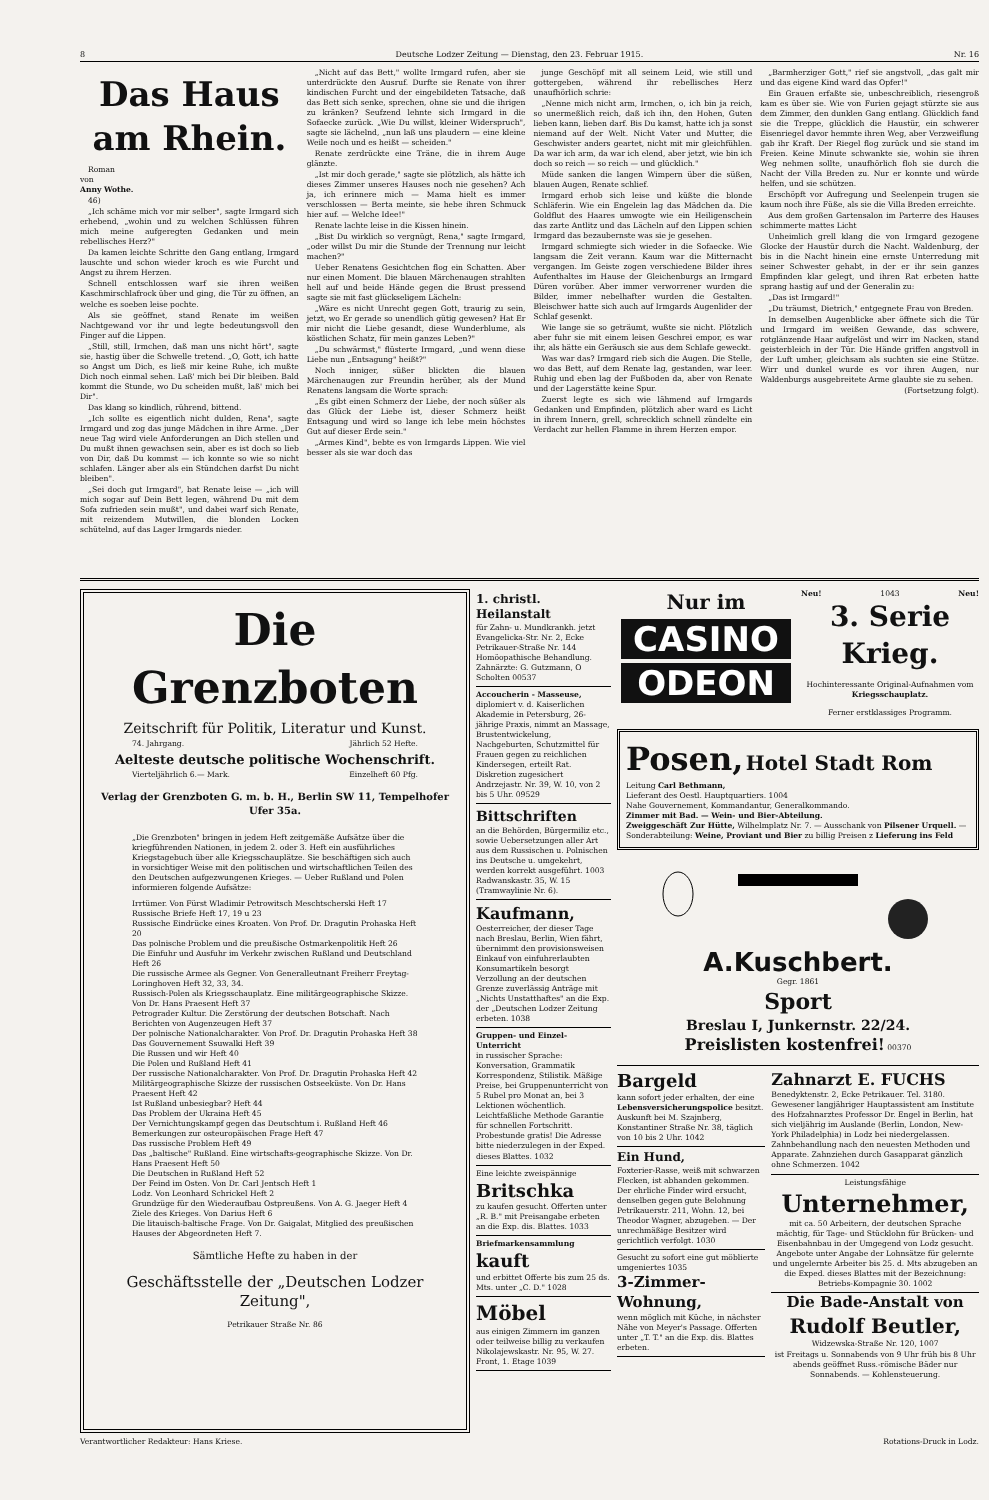8 Deutsche Lodzer Zeitung — Dienstag, den 23. Februar 1915. Nr. 16
Das Haus am Rhein.
Roman
von
Anny Wothe.
46)
„Ich schäme mich vor mir selber", sagte Irmgard sich erhebend, „wohin und zu welchen Schlüssen führen mich meine aufgeregten Gedanken und mein rebellisches Herz?"
Da kamen leichte Schritte den Gang entlang, Irmgard lauschte und schon wieder kroch es wie Furcht und Angst zu ihrem Herzen.
Schnell entschlossen warf sie ihren weißen Kaschmirschlafrock über und ging, die Tür zu öffnen, an welche es soeben leise pochte.
Als sie geöffnet, stand Renate im weißen Nachtgewand vor ihr und legte bedeutungsvoll den Finger auf die Lippen.
„Still, still, Irmchen, daß man uns nicht hört", sagte sie, hastig über die Schwelle tretend. „O, Gott, ich hatte so Angst um Dich, es ließ mir keine Ruhe, ich mußte Dich noch einmal sehen. Laß' mich bei Dir bleiben. Bald kommt die Stunde, wo Du scheiden mußt, laß' mich bei Dir".
Das klang so kindlich, rührend, bittend.
„Ich sollte es eigentlich nicht dulden, Rena", sagte Irmgard und zog das junge Mädchen in ihre Arme. „Der neue Tag wird viele Anforderungen an Dich stellen und Du mußt ihnen gewachsen sein, aber es ist doch so lieb von Dir, daß Du kommst — ich konnte so wie so nicht schlafen. Länger aber als ein Stündchen darfst Du nicht bleiben".
„Sei doch gut Irmgard", bat Renate leise — „ich will mich sogar auf Dein Bett legen, während Du mit dem Sofa zufrieden sein mußt", und dabei warf sich Renate, mit reizendem Mutwillen, die blonden Locken schütelnd, auf das Lager Irmgards nieder.
„Nicht auf das Bett," wollte Irmgard rufen, aber sie unterdrückte den Ausruf. Durfte sie Renate von ihrer kindischen Furcht und der eingebildeten Tatsache, daß das Bett sich senke, sprechen, ohne sie und die ihrigen zu kränken? Seufzend lehnte sich Irmgard in die Sofaecke zurück. „Wie Du willst, kleiner Widerspruch", sagte sie lächelnd, „nun laß uns plaudern — eine kleine Weile noch und es heißt — scheiden."
Renate zerdrückte eine Träne, die in ihrem Auge glänzte.
„Ist mir doch gerade," sagte sie plötzlich, als hätte ich dieses Zimmer unseres Hauses noch nie gesehen? Ach ja, ich erinnere mich — Mama hielt es immer verschlossen — Berta meinte, sie hebe ihren Schmuck hier auf. — Welche Idee!"
Renate lachte leise in die Kissen hinein.
„Bist Du wirklich so vergnügt, Rena," sagte Irmgard, „oder willst Du mir die Stunde der Trennung nur leicht machen?"
Ueber Renatens Gesichtchen flog ein Schatten. Aber nur einen Moment. Die blauen Märchenaugen strahlten hell auf und beide Hände gegen die Brust pressend sagte sie mit fast glückseligem Lächeln:
„Wäre es nicht Unrecht gegen Gott, traurig zu sein, jetzt, wo Er gerade so unendlich gütig gewesen? Hat Er mir nicht die Liebe gesandt, diese Wunderblume, als köstlichen Schatz, für mein ganzes Leben?"
„Du schwärmst," flüsterte Irmgard, „und wenn diese Liebe nun „Entsagung" heißt?"
Noch inniger, süßer blickten die blauen Märchenaugen zur Freundin herüber, als der Mund Renatens langsam die Worte sprach:
„Es gibt einen Schmerz der Liebe, der noch süßer als das Glück der Liebe ist, dieser Schmerz heißt Entsagung und wird so lange ich lebe mein höchstes Gut auf dieser Erde sein."
„Armes Kind", bebte es von Irmgards Lippen. Wie viel besser als sie war doch das
junge Geschöpf mit all seinem Leid, wie still und gottergeben, während ihr rebellisches Herz unaufhörlich schrie:
„Nenne mich nicht arm, Irmchen, o, ich bin ja reich, so unermeßlich reich, daß ich ihn, den Hohen, Guten lieben kann, lieben darf. Bis Du kamst, hatte ich ja sonst niemand auf der Welt. Nicht Vater und Mutter, die Geschwister anders geartet, nicht mit mir gleichfühlen. Da war ich arm, da war ich elend, aber jetzt, wie bin ich doch so reich — so reich — und glücklich."
Müde sanken die langen Wimpern über die süßen, blauen Augen, Renate schlief.
Irmgard erhob sich leise und küßte die blonde Schläferin. Wie ein Engelein lag das Mädchen da. Die Goldflut des Haares umwogte wie ein Heiligenschein das zarte Antlitz und das Lächeln auf den Lippen schien Irmgard das bezaubernste was sie je gesehen.
Irmgard schmiegte sich wieder in die Sofaecke. Wie langsam die Zeit verann. Kaum war die Mitternacht vergangen. Im Geiste zogen verschiedene Bilder ihres Aufenthaltes im Hause der Gleichenburgs an Irmgard Düren vorüber. Aber immer verworrener wurden die Bilder, immer nebelhafter wurden die Gestalten. Bleischwer hatte sich auch auf Irmgards Augenlider der Schlaf gesenkt.
Wie lange sie so geträumt, wußte sie nicht. Plötzlich aber fuhr sie mit einem leisen Geschrei empor, es war ihr, als hätte ein Geräusch sie aus dem Schlafe geweckt.
Was war das? Irmgard rieb sich die Augen. Die Stelle, wo das Bett, auf dem Renate lag, gestanden, war leer. Ruhig und eben lag der Fußboden da, aber von Renate und der Lagerstätte keine Spur.
Zuerst legte es sich wie lähmend auf Irmgards Gedanken und Empfinden, plötzlich aber ward es Licht in ihrem Innern, grell, schrecklich schnell zündelte ein Verdacht zur hellen Flamme in ihrem Herzen empor.
„Barmherziger Gott," rief sie angstvoll, „das galt mir und das eigene Kind ward das Opfer!"
Ein Grauen erfaßte sie, unbeschreiblich, riesengroß kam es über sie. Wie von Furien gejagt stürzte sie aus dem Zimmer, den dunklen Gang entlang. Glücklich fand sie die Treppe, glücklich die Haustür, ein schwerer Eisenriegel davor hemmte ihren Weg, aber Verzweiflung gab ihr Kraft. Der Riegel flog zurück und sie stand im Freien. Keine Minute schwankte sie, wohin sie ihren Weg nehmen sollte, unaufhörlich floh sie durch die Nacht der Villa Breden zu. Nur er konnte und würde helfen, und sie schützen.
Erschöpft vor Aufregung und Seelenpein trugen sie kaum noch ihre Füße, als sie die Villa Breden erreichte.
Aus dem großen Gartensalon im Parterre des Hauses schimmerte mattes Licht
Unheimlich grell klang die von Irmgard gezogene Glocke der Haustür durch die Nacht. Waldenburg, der bis in die Nacht hinein eine ernste Unterredung mit seiner Schwester gehabt, in der er ihr sein ganzes Empfinden klar gelegt, und ihren Rat erbeten hatte sprang hastig auf und der Generalin zu:
„Das ist Irmgard!"
„Du träumst, Dietrich," entgegnete Frau von Breden.
In demselben Augenblicke aber öffnete sich die Tür und Irmgard im weißen Gewande, das schwere, rotglänzende Haar aufgelöst und wirr im Nacken, stand geisterbleich in der Tür. Die Hände griffen angstvoll in der Luft umher, gleichsam als suchten sie eine Stütze. Wirr und dunkel wurde es vor ihren Augen, nur Waldenburgs ausgebreitete Arme glaubte sie zu sehen.
(Fortsetzung folgt).
Die Grenzboten
Zeitschrift für Politik, Literatur und Kunst.
74. Jahrgang. Jährlich 52 Hefte.
Aelteste deutsche politische Wochenschrift.
Vierteljährlich 6.— Mark. Einzelheft 60 Pfg.
Verlag der Grenzboten G. m. b. H., Berlin SW 11, Tempelhofer Ufer 35a.
„Die Grenzboten" bringen in jedem Heft zeitgemäße Aufsätze über die kriegführenden Nationen, in jedem 2. oder 3. Heft ein ausführliches Kriegstagebuch über alle Kriegsschauplätze. Sie beschäftigen sich auch in vorsichtiger Weise mit den politischen und wirtschaftlichen Teilen des den Deutschen aufgezwungenen Krieges. — Ueber Rußland und Polen informieren folgende Aufsätze:
Irrtümer. Von Fürst Wladimir Petrowitsch Meschtscherski Heft 17
Russische Briefe Heft 17, 19 u 23
Russische Eindrücke eines Kroaten. Von Prof. Dr. Dragutin Prohaska Heft 20
Das polnische Problem und die preußische Ostmarkenpolitik Heft 26
Die Einfuhr und Ausfuhr im Verkehr zwischen Rußland und Deutschland Heft 26
Die russische Armee als Gegner. Von Generalleutnant Freiherr Freytag-Loringhoven Heft 32, 33, 34.
Russisch-Polen als Kriegsschauplatz. Eine militärgeographische Skizze. Von Dr. Hans Praesent Heft 37
Petrograder Kultur. Die Zerstörung der deutschen Botschaft. Nach Berichten von Augenzeugen Heft 37
Der polnische Nationalcharakter. Von Prof. Dr. Dragutin Prohaska Heft 38
Das Gouvernement Ssuwalki Heft 39
Die Russen und wir Heft 40
Die Polen und Rußland Heft 41
Der russische Nationalcharakter. Von Prof. Dr. Dragutin Prohaska Heft 42
Militärgeographische Skizze der russischen Ostseeküste. Von Dr. Hans Praesent Heft 42
Ist Rußland unbesiegbar? Heft 44
Das Problem der Ukraina Heft 45
Der Vernichtungskampf gegen das Deutschtum i. Rußland Heft 46
Bemerkungen zur osteuropäischen Frage Heft 47
Das russische Problem Heft 49
Das „baltische" Rußland. Eine wirtschafts-geographische Skizze. Von Dr. Hans Praesent Heft 50
Die Deutschen in Rußland Heft 52
Der Feind im Osten. Von Dr. Carl Jentsch Heft 1
Lodz. Von Leonhard Schrickel Heft 2
Grundzüge für den Wiederaufbau Ostpreußens. Von A. G. Jaeger Heft 4
Ziele des Krieges. Von Darius Heft 6
Die litauisch-baltische Frage. Von Dr. Gaigalat, Mitglied des preußischen Hauses der Abgeordneten Heft 7.
Sämtliche Hefte zu haben in der
Geschäftsstelle der „Deutschen Lodzer Zeitung",
Petrikauer Straße Nr. 86
1. christl. Heilanstalt
für Zahn- u. Mundkrankh. jetzt Evangelicka-Str. Nr. 2, Ecke Petrikauer-Straße Nr. 144
Homöopathische Behandlung. Zahnärzte: G. Gutzmann, O Scholten 00537
Accoucherin - Masseuse,
diplomiert v. d. Kaiserlichen Akademie in Petersburg, 26-jährige Praxis, nimmt an Massage, Brustentwickelung, Nachgeburten, Schutzmittel für Frauen gegen zu reichlichen Kindersegen, erteilt Rat. Diskretion zugesichert Andrzejastr. Nr. 39, W. 10, von 2 bis 5 Uhr. 09529
Bittschriften
an die Behörden, Bürgermiliz etc., sowie Uebersetzungen aller Art aus dem Russischen u. Polnischen ins Deutsche u. umgekehrt, werden korrekt ausgeführt. 1003
Radwanskastr. 35, W. 15 (Tramwaylinie Nr. 6).
Kaufmann,
Oesterreicher, der dieser Tage nach Breslau, Berlin, Wien fährt, übernimmt den provisionsweisen Einkauf von einfuhrerlaubten Konsumartikeln besorgt Verzollung an der deutschen Grenze zuverlässig Anträge mit „Nichts Unstatthaftes" an die Exp. der „Deutschen Lodzer Zeitung erbeten. 1038
Gruppen- und Einzel-Unterricht
in russischer Sprache: Konversation, Grammatik Korrespondenz, Stilistik. Mäßige Preise, bei Gruppenunterricht von 5 Rubel pro Monat an, bei 3 Lektionen wöchentlich. Leichtfaßliche Methode Garantie für schnellen Fortschritt. Probestunde gratis! Die Adresse bitte niederzulegen in der Exped. dieses Blattes. 1032
Eine leichte zweispännige
Britschka
zu kaufen gesucht. Offerten unter „R. B." mit Preisangabe erbeten an die Exp. dis. Blattes. 1033
Briefmarkensammlung
kauft
und erbittet Offerte bis zum 25 ds. Mts. unter „C. D." 1028
Möbel
aus einigen Zimmern im ganzen oder teilweise billig zu verkaufen Nikolajewskastr. Nr. 95, W. 27. Front, 1. Etage 1039
Nur im
CASINO
ODEON
Neu! 1043 Neu!
3. Serie Krieg.
Hochinteressante Original-Aufnahmen vom Kriegsschauplatz.
Ferner erstklassiges Programm.
Posen, Hotel Stadt Rom
Leitung Carl Bethmann,
Lieferant des Oestl. Hauptquartiers. 1004
Nahe Gouvernement, Kommandantur, Generalkommando.
Zimmer mit Bad. — Wein- und Bier-Abteilung.
Zweiggeschäft Zur Hütte, Wilhelmplatz Nr. 7. — Ausschank von Pilsener Urquell. — Sonderabteilung: Weine, Proviant und Bier zu billig Preisen z Lieferung ins Feld
A.Kuschbert.
Gegr. 1861
Sport
Breslau I, Junkernstr. 22/24.
Preislisten kostenfrei! 00370
Bargeld
kann sofort jeder erhalten, der eine Lebensversicherungspolice besitzt. Auskunft bei M. Szajnberg, Konstantiner Straße Nr. 38, täglich von 10 bis 2 Uhr. 1042
Ein Hund,
Foxterier-Rasse, weiß mit schwarzen Flecken, ist abhanden gekommen. Der ehrliche Finder wird ersucht, denselben gegen gute Belohnung Petrikauerstr. 211, Wohn. 12, bei Theodor Wagner, abzugeben. — Der unrechmäßige Besitzer wird gerichtlich verfolgt. 1030
Gesucht zu sofort eine gut möblierte umgeniertes 1035
3-Zimmer-Wohnung,
wenn möglich mit Küche, in nächster Nähe von Meyer's Passage. Offerten unter „T. T." an die Exp. dis. Blattes erbeten.
Zahnarzt E. FUCHS
Benedyktenstr. 2, Ecke Petrikauer. Tel. 3180. Gewesener langjähriger Hauptassistent am Institute des Hofzahnarztes Professor Dr. Engel in Berlin, hat sich vieljährig im Auslande (Berlin, London, New-York Philadelphia) in Lodz bei niedergelassen. Zahnbehandlung nach den neuesten Methoden und Apparate. Zahnziehen durch Gasapparat gänzlich ohne Schmerzen. 1042
Leistungsfähige
Unternehmer,
mit ca. 50 Arbeitern, der deutschen Sprache mächtig, für Tage- und Stücklohn für Brücken- und Eisenbahnbau in der Umgegend von Lodz gesucht. Angebote unter Angabe der Lohnsätze für gelernte und ungelernte Arbeiter bis 25. d. Mts abzugeben an die Exped. dieses Blattes mit der Bezeichnung: Betriebs-Kompagnie 30. 1002
Die Bade-Anstalt von
Rudolf Beutler,
Widzewska-Straße Nr. 120, 1007
ist Freitags u. Sonnabends von 9 Uhr früh bis 8 Uhr abends geöffnet Russ.-römische Bäder nur Sonnabends. — Kohlensteuerung.
Verantwortlicher Redakteur: Hans Kriese. Rotations-Druck in Lodz.